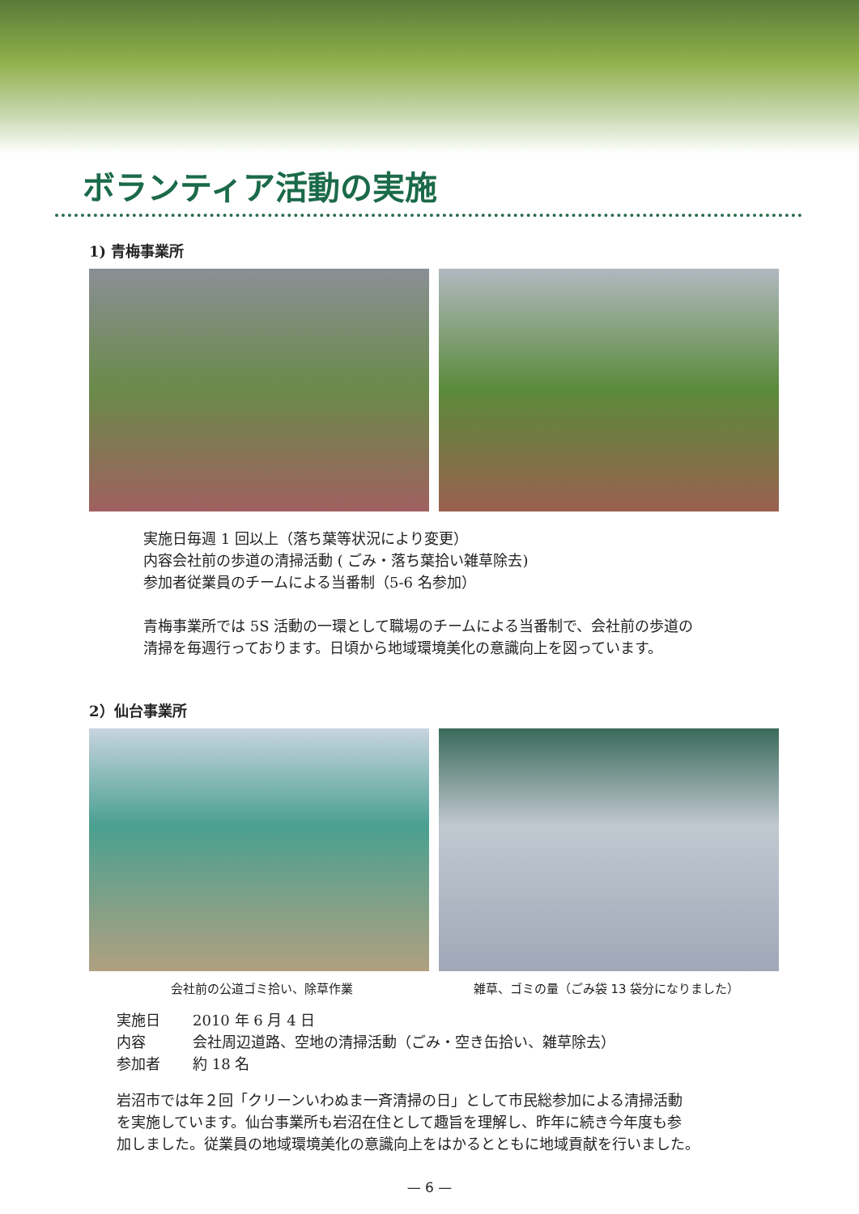ボランティア活動の実施
1) 青梅事業所
実施日毎週 1 回以上（落ち葉等状況により変更）
内容会社前の歩道の清掃活動 ( ごみ・落ち葉拾い雑草除去)
参加者従業員のチームによる当番制（5-6 名参加）
青梅事業所では 5S 活動の一環として職場のチームによる当番制で、会社前の歩道の
清掃を毎週行っております。日頃から地域環境美化の意識向上を図っています。
2）仙台事業所
会社前の公道ゴミ拾い、除草作業 雑草、ゴミの量（ごみ袋 13 袋分になりました）
| 実施日 | 2010 年 6 月 4 日 |
| 内容 | 会社周辺道路、空地の清掃活動（ごみ・空き缶拾い、雑草除去） |
| 参加者 | 約 18 名 |
岩沼市では年２回「クリーンいわぬま一斉清掃の日」として市民総参加による清掃活動
を実施しています。仙台事業所も岩沼在住として趣旨を理解し、昨年に続き今年度も参
加しました。従業員の地域環境美化の意識向上をはかるとともに地域貢献を行いました。
— 6 —